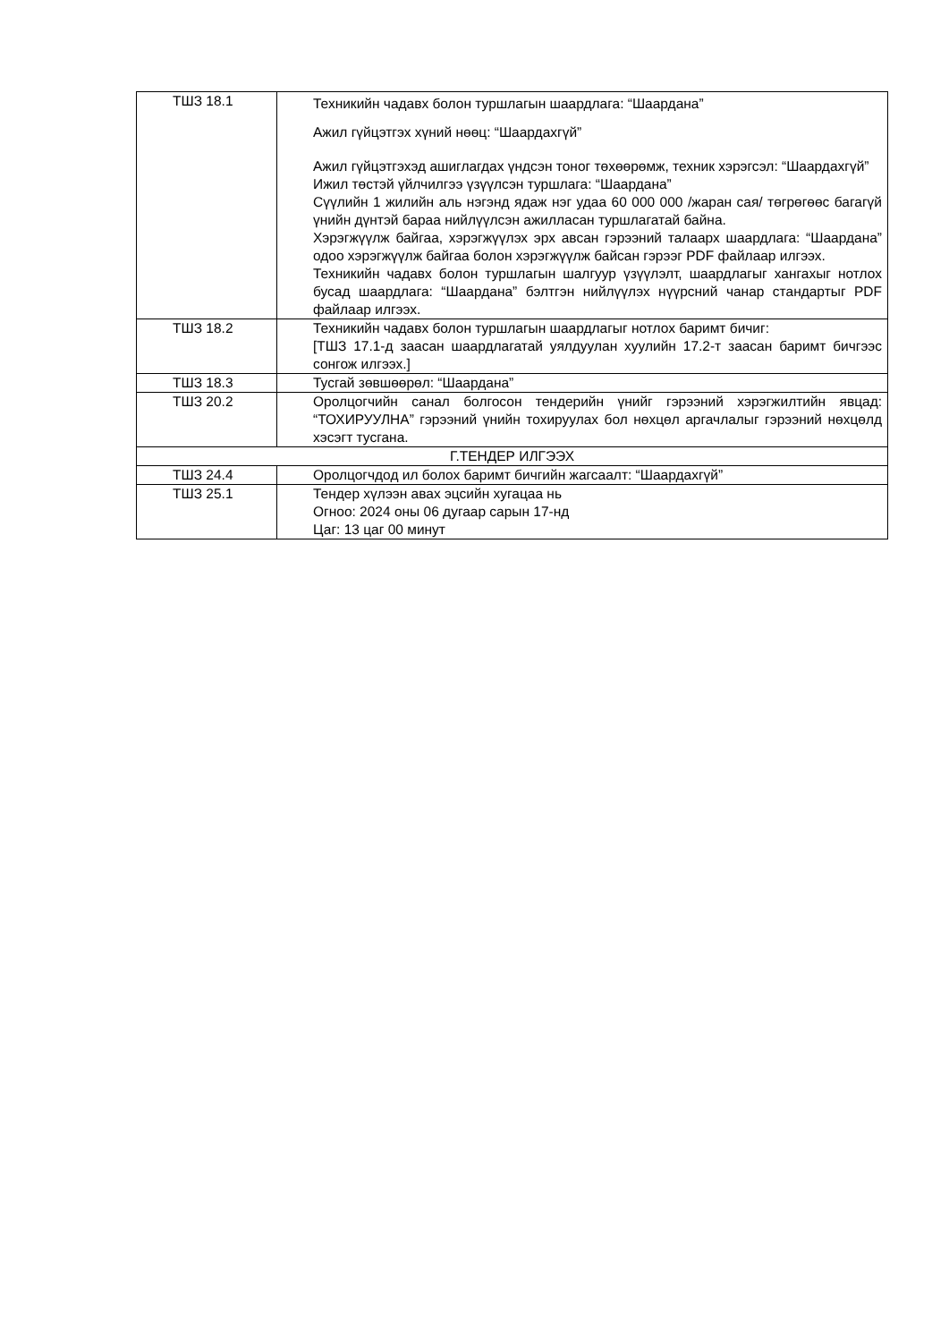| ТШЗ 18.1 | Техникийн чадавх болон туршлагын шаардлага: “Шаардана” Ажил гүйцэтгэх хүний нөөц: “Шаардахгүй” Ажил гүйцэтгэхэд ашиглагдах үндсэн тоног төхөөрөмж, техник хэрэгсэл: “Шаардахгүй” Ижил төстэй үйлчилгээ үзүүлсэн туршлага: “Шаардана” Сүүлийн 1 жилийн аль нэгэнд ядаж нэг удаа 60 000 000 /жаран сая/ төгрөгөөс багагүй үнийн дүнтэй бараа нийлүүлсэн ажилласан туршлагатай байна. Хэрэгжүүлж байгаа, хэрэгжүүлэх эрх авсан гэрээний талаарх шаардлага: “Шаардана” одоо хэрэгжүүлж байгаа болон хэрэгжүүлж байсан гэрээг PDF файлаар илгээх. Техникийн чадавх болон туршлагын шалгуур үзүүлэлт, шаардлагыг хангахыг нотлох бусад шаардлага: “Шаардана” бэлтгэн нийлүүлэх нүүрсний чанар стандартыг PDF файлаар илгээх. |
| ТШЗ 18.2 | Техникийн чадавх болон туршлагын шаардлагыг нотлох баримт бичиг: [ТШЗ 17.1-д заасан шаардлагатай уялдуулан хуулийн 17.2-т заасан баримт бичгээс сонгож илгээх.] |
| ТШЗ 18.3 | Тусгай зөвшөөрөл: “Шаардана” |
| ТШЗ 20.2 | Оролцогчийн санал болгосон тендерийн үнийг гэрээний хэрэгжилтийн явцад: “ТОХИРУУЛНА” гэрээний үнийн тохируулах бол нөхцөл аргачлалыг гэрээний нөхцөлд хэсэгт тусгана. |
| Г.ТЕНДЕР ИЛГЭЭХ | |
| ТШЗ 24.4 | Оролцогчдод ил болох баримт бичгийн жагсаалт: “Шаардахгүй” |
| ТШЗ 25.1 | Тендер хүлээн авах эцсийн хугацаа нь Огноо: 2024 оны 06 дугаар сарын 17-нд Цаг: 13 цаг 00 минут |